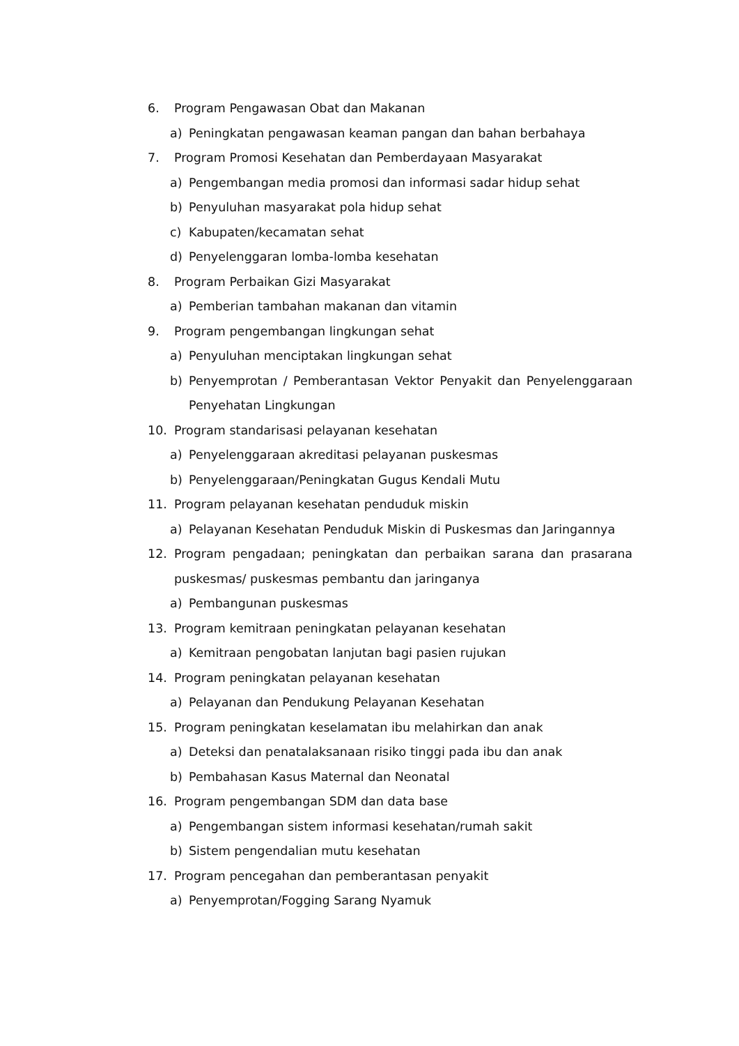6. Program Pengawasan Obat dan Makanan
a) Peningkatan pengawasan keaman pangan dan bahan berbahaya
7. Program Promosi Kesehatan dan Pemberdayaan Masyarakat
a) Pengembangan media promosi dan informasi sadar hidup sehat
b) Penyuluhan masyarakat pola hidup sehat
c) Kabupaten/kecamatan sehat
d) Penyelenggaran lomba-lomba kesehatan
8. Program Perbaikan Gizi Masyarakat
a) Pemberian tambahan makanan dan vitamin
9. Program pengembangan lingkungan sehat
a) Penyuluhan menciptakan lingkungan sehat
b) Penyemprotan / Pemberantasan Vektor Penyakit dan Penyelenggaraan Penyehatan Lingkungan
10. Program standarisasi pelayanan kesehatan
a) Penyelenggaraan akreditasi pelayanan puskesmas
b) Penyelenggaraan/Peningkatan Gugus Kendali Mutu
11. Program pelayanan kesehatan penduduk miskin
a) Pelayanan Kesehatan Penduduk Miskin di Puskesmas dan Jaringannya
12. Program pengadaan; peningkatan dan perbaikan sarana dan prasarana puskesmas/ puskesmas pembantu dan jaringanya
a) Pembangunan puskesmas
13. Program kemitraan peningkatan pelayanan kesehatan
a) Kemitraan pengobatan lanjutan bagi pasien rujukan
14. Program peningkatan pelayanan kesehatan
a) Pelayanan dan Pendukung Pelayanan Kesehatan
15. Program peningkatan keselamatan ibu melahirkan dan anak
a) Deteksi dan penatalaksanaan risiko tinggi pada ibu dan anak
b) Pembahasan Kasus Maternal dan Neonatal
16. Program pengembangan SDM dan data base
a) Pengembangan sistem informasi kesehatan/rumah sakit
b) Sistem pengendalian mutu kesehatan
17. Program pencegahan dan pemberantasan penyakit
a) Penyemprotan/Fogging Sarang Nyamuk